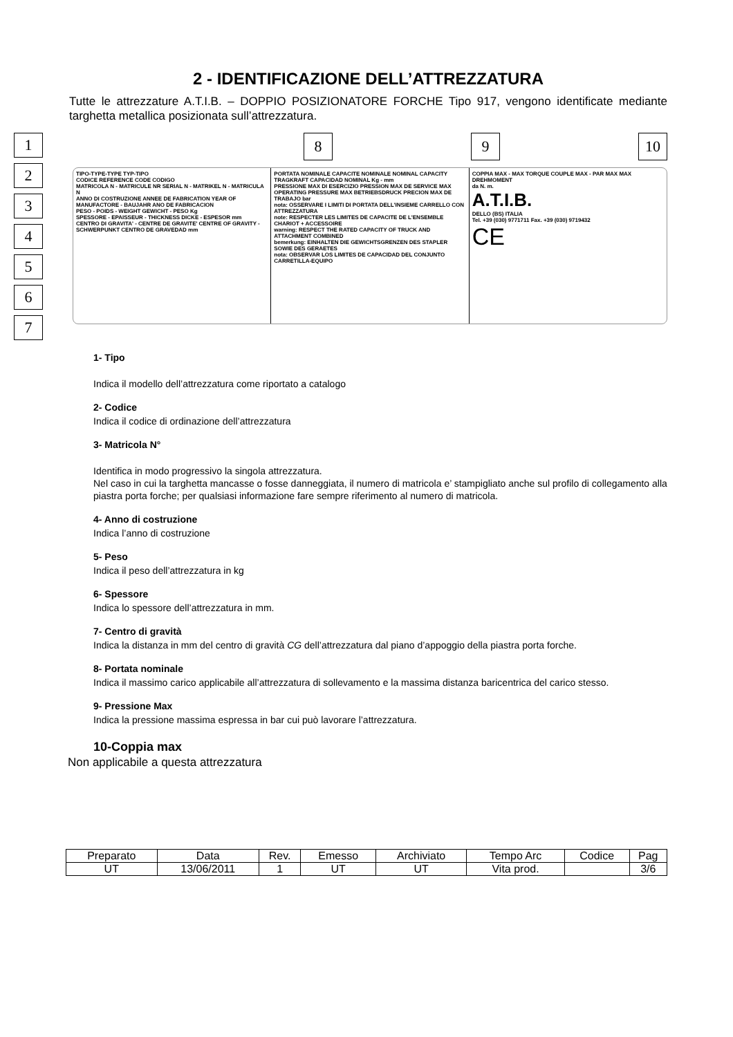2 - IDENTIFICAZIONE DELL’ATTREZZATURA
Tutte le attrezzature A.T.I.B. – DOPPIO POSIZIONATORE FORCHE Tipo 917, vengono identificate mediante targhetta metallica posizionata sull’attrezzatura.
1
2
3
4
5
6
7
8 9 10
TIPO-TYPE-TYPE TYP-TIPO
CODICE REFERENCE CODE CODIGO
MATRICOLA N - MATRICULE NR SERIAL N - MATRIKEL N - MATRICULA N
ANNO DI COSTRUZIONE ANNEE DE FABRICATION YEAR OF MANUFACTORE - BAUJAHR ANO DE FABRICACION
PESO - POIDS - WEIGHT GEWICHT - PESO Kg
SPESSORE - EPAISSEUR - THICKNESS DICKE - ESPESOR mm
CENTRO DI GRAVITA' - CENTRE DE GRAVITE' CENTRE OF GRAVITY - SCHWERPUNKT CENTRO DE GRAVEDAD mm
PORTATA NOMINALE CAPACITE NOMINALE NOMINAL CAPACITY TRAGKRAFT CAPACIDAD NOMINAL Kg - mm
PRESSIONE MAX DI ESERCIZIO PRESSION MAX DE SERVICE MAX OPERATING PRESSURE MAX BETRIEBSDRUCK PRECION MAX DE TRABAJO bar
nota: OSSERVARE I LIMITI DI PORTATA DELL'INSIEME CARRELLO CON ATTREZZATURA
note: RESPECTER LES LIMITES DE CAPACITE DE L'ENSEMBLE CHARIOT + ACCESSOIRE
warning: RESPECT THE RATED CAPACITY OF TRUCK AND ATTACHMENT COMBINED
bemerkung: EINHALTEN DIE GEWICHTSGRENZEN DES STAPLER SOWIE DES GERAETES
nota: OBSERVAR LOS LIMITES DE CAPACIDAD DEL CONJUNTO CARRETILLA-EQUIPO
COPPIA MAX - MAX TORQUE COUPLE MAX - PAR MAX MAX DREHMOMENT
da N. m.
A.T.I.B.
DELLO (BS) ITALIA
Tel. +39 (030) 9771711 Fax. +39 (030) 9719432
CE
1- Tipo
Indica il modello dell’attrezzatura come riportato a catalogo
2- Codice
Indica il codice di ordinazione dell’attrezzatura
3- Matricola N°
Identifica in modo progressivo la singola attrezzatura.
Nel caso in cui la targhetta mancasse o fosse danneggiata, il numero di matricola e’ stampigliato anche sul profilo di collegamento alla piastra porta forche; per qualsiasi informazione fare sempre riferimento al numero di matricola.
4- Anno di costruzione
Indica l’anno di costruzione
5- Peso
Indica il peso dell’attrezzatura in kg
6- Spessore
Indica lo spessore dell’attrezzatura in mm.
7- Centro di gravità
Indica la distanza in mm del centro di gravità CG dell’attrezzatura dal piano d’appoggio della piastra porta forche.
8- Portata nominale
Indica il massimo carico applicabile all’attrezzatura di sollevamento e la massima distanza baricentrica del carico stesso.
9- Pressione Max
Indica la pressione massima espressa in bar cui può lavorare l’attrezzatura.
10-Coppia max
Non applicabile a questa attrezzatura
| Preparato | Data | Rev. | Emesso | Archiviato | Tempo Arc | Codice | Pag |
| UT | 13/06/2011 | 1 | UT | UT | Vita prod. | | 3/6 |